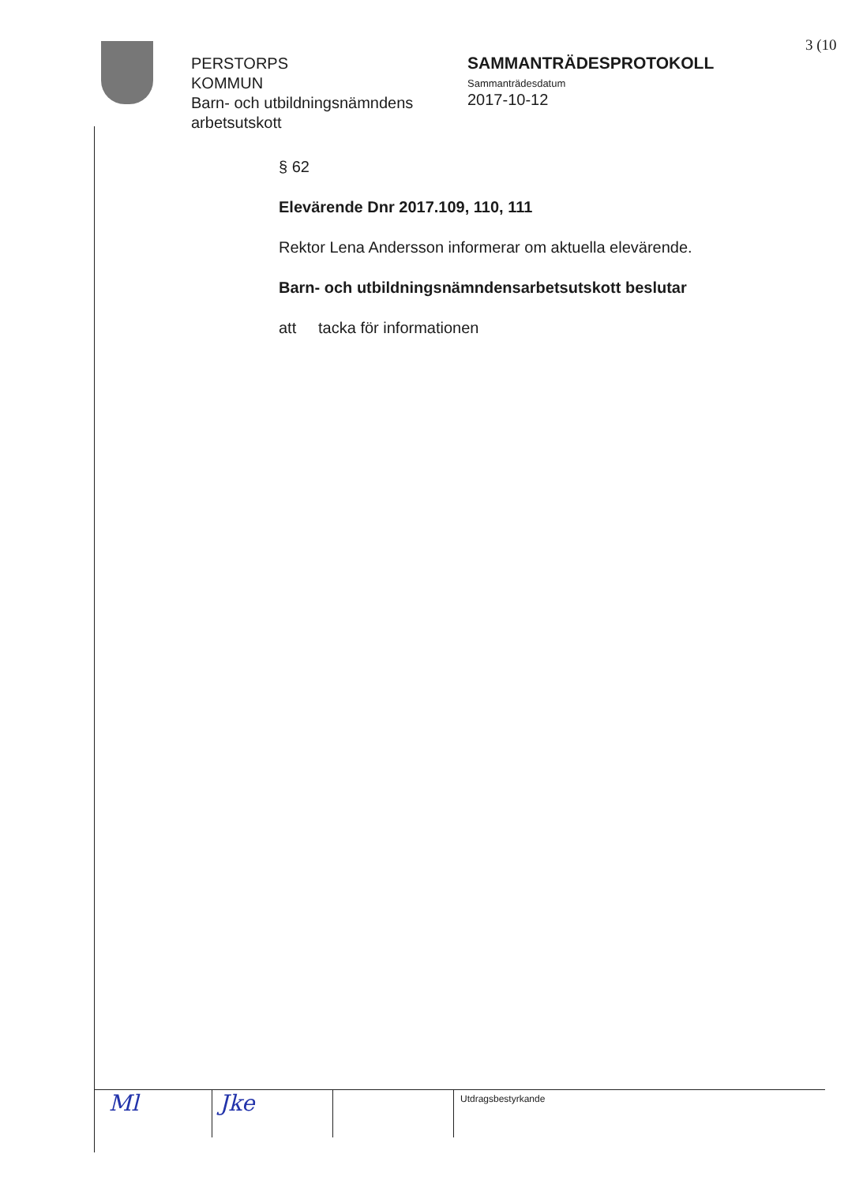3 (10
PERSTORPS
KOMMUN
Barn- och utbildningsnämndens arbetsutskott
SAMMANTRÄDESPROTOKOLL
Sammanträdesdatum
2017-10-12
§ 62
Elevärende Dnr 2017.109, 110, 111
Rektor Lena Andersson informerar om aktuella elevärende.
Barn- och utbildningsnämndensarbetsutskott beslutar
att tacka för informationen
Ml Jke
Utdragsbestyrkande